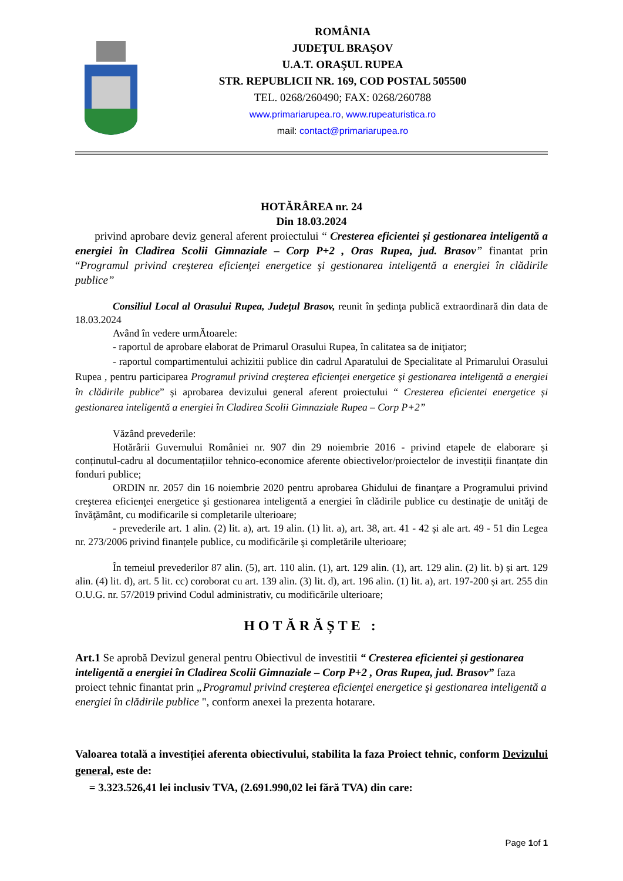ROMÂNIA
JUDEŢUL BRAŞOV
U.A.T. ORAŞUL RUPEA
STR. REPUBLICII NR. 169, COD POSTAL 505500
TEL. 0268/260490; FAX: 0268/260788
www.primariarupea.ro, www.rupeaturistica.ro
mail: contact@primariarupea.ro
HOTĂRÂREA nr. 24
Din 18.03.2024
privind aprobare deviz general aferent proiectului “ Cresterea eficientei și gestionarea inteligentă a energiei în Cladirea Scolii Gimnaziale – Corp P+2 , Oras Rupea, jud. Brasov” finantat prin “Programul privind creşterea eficienţei energetice şi gestionarea inteligentă a energiei în clădirile publice”
Consiliul Local al Orasului Rupea, Judeţul Brasov, reunit în şedinţa publică extraordinară din data de 18.03.2024
Având în vedere urmĂtoarele:
- raportul de aprobare elaborat de Primarul Orasului Rupea, în calitatea sa de iniţiator;
- raportul compartimentului achizitii publice din cadrul Aparatului de Specialitate al Primarului Orasului Rupea , pentru participarea Programul privind creşterea eficienţei energetice şi gestionarea inteligentă a energiei în clădirile publice” și aprobarea devizului general aferent proiectului “ Cresterea eficientei energetice și gestionarea inteligentă a energiei în Cladirea Scolii Gimnaziale Rupea – Corp P+2”
Văzând prevederile:
Hotărârii Guvernului României nr. 907 din 29 noiembrie 2016 - privind etapele de elaborare și conținutul-cadru al documentațiilor tehnico-economice aferente obiectivelor/proiectelor de investiții finanțate din fonduri publice;
ORDIN nr. 2057 din 16 noiembrie 2020 pentru aprobarea Ghidului de finanţare a Programului privind creşterea eficienţei energetice şi gestionarea inteligentă a energiei în clădirile publice cu destinaţie de unităţi de învăţământ, cu modificarile si completarile ulterioare;
- prevederile art. 1 alin. (2) lit. a), art. 19 alin. (1) lit. a), art. 38, art. 41 - 42 și ale art. 49 - 51 din Legea nr. 273/2006 privind finanțele publice, cu modificările şi completările ulterioare;
În temeiul prevederilor 87 alin. (5), art. 110 alin. (1), art. 129 alin. (1), art. 129 alin. (2) lit. b) și art. 129 alin. (4) lit. d), art. 5 lit. cc) coroborat cu art. 139 alin. (3) lit. d), art. 196 alin. (1) lit. a), art. 197-200 și art. 255 din O.U.G. nr. 57/2019 privind Codul administrativ, cu modificările ulterioare;
HOTĂRĂȘTE :
Art.1 Se aprobă Devizul general pentru Obiectivul de investitii “ Cresterea eficientei și gestionarea inteligentă a energiei în Cladirea Scolii Gimnaziale – Corp P+2 , Oras Rupea, jud. Brasov” faza proiect tehnic finantat prin „Programul privind creşterea eficienţei energetice şi gestionarea inteligentă a energiei în clădirile publice ", conform anexei la prezenta hotarare.
Valoarea totală a investiției aferenta obiectivului, stabilita la faza Proiect tehnic, conform Devizului general, este de:
= 3.323.526,41 lei inclusiv TVA, (2.691.990,02 lei fără TVA) din care:
Page 1of 1